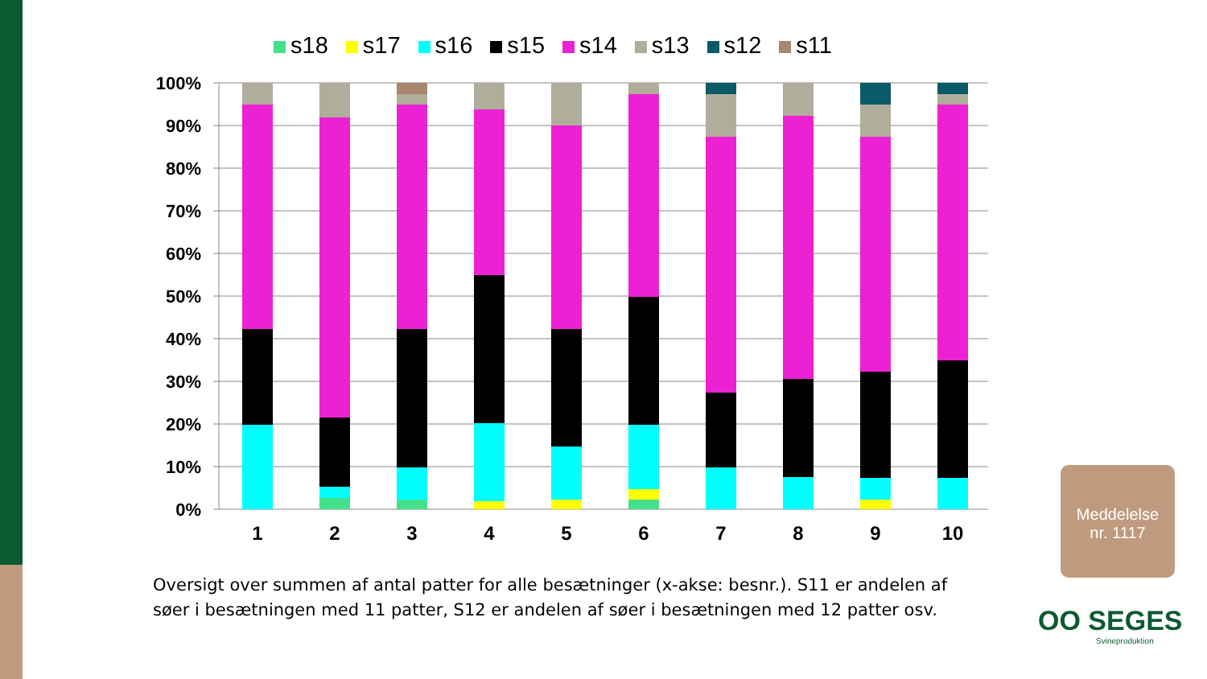s18 s17 s16 s15 s14 s13 s12 s11
100%
90%
80%
70%
60%
50%
40%
30%
20%
10%
0%
1
2
3
4
5
6
7
8
9
10
Oversigt over summen af antal patter for alle besætninger (x-akse: besnr.). S11 er andelen af
søer i besætningen med 11 patter, S12 er andelen af søer i besætningen med 12 patter osv.
Meddelelse
nr. 1117
OO SEGES
Svineproduktion